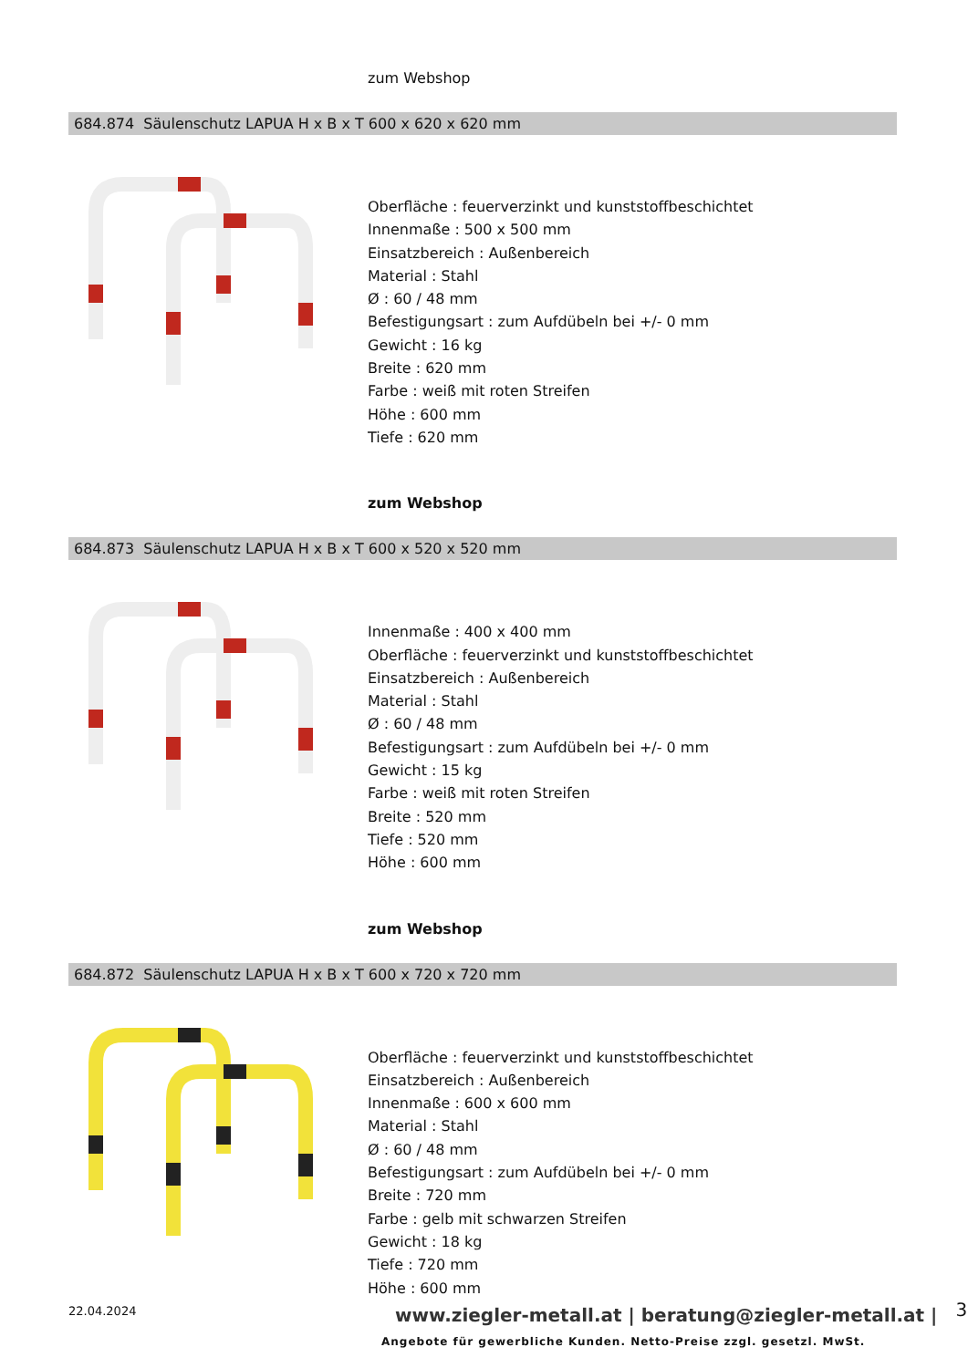zum Webshop
684.874 Säulenschutz LAPUA H x B x T 600 x 620 x 620 mm
Oberfläche : feuerverzinkt und kunststoffbeschichtet
Innenmaße : 500 x 500 mm
Einsatzbereich : Außenbereich
Material : Stahl
Ø : 60 / 48 mm
Befestigungsart : zum Aufdübeln bei +/- 0 mm
Gewicht : 16 kg
Breite : 620 mm
Farbe : weiß mit roten Streifen
Höhe : 600 mm
Tiefe : 620 mm
zum Webshop
684.873 Säulenschutz LAPUA H x B x T 600 x 520 x 520 mm
Innenmaße : 400 x 400 mm
Oberfläche : feuerverzinkt und kunststoffbeschichtet
Einsatzbereich : Außenbereich
Material : Stahl
Ø : 60 / 48 mm
Befestigungsart : zum Aufdübeln bei +/- 0 mm
Gewicht : 15 kg
Farbe : weiß mit roten Streifen
Breite : 520 mm
Tiefe : 520 mm
Höhe : 600 mm
zum Webshop
684.872 Säulenschutz LAPUA H x B x T 600 x 720 x 720 mm
Oberfläche : feuerverzinkt und kunststoffbeschichtet
Einsatzbereich : Außenbereich
Innenmaße : 600 x 600 mm
Material : Stahl
Ø : 60 / 48 mm
Befestigungsart : zum Aufdübeln bei +/- 0 mm
Breite : 720 mm
Farbe : gelb mit schwarzen Streifen
Gewicht : 18 kg
Tiefe : 720 mm
Höhe : 600 mm
22.04.2024
www.ziegler-metall.at | beratung@ziegler-metall.at |
3
Angebote für gewerbliche Kunden. Netto-Preise zzgl. gesetzl. MwSt.